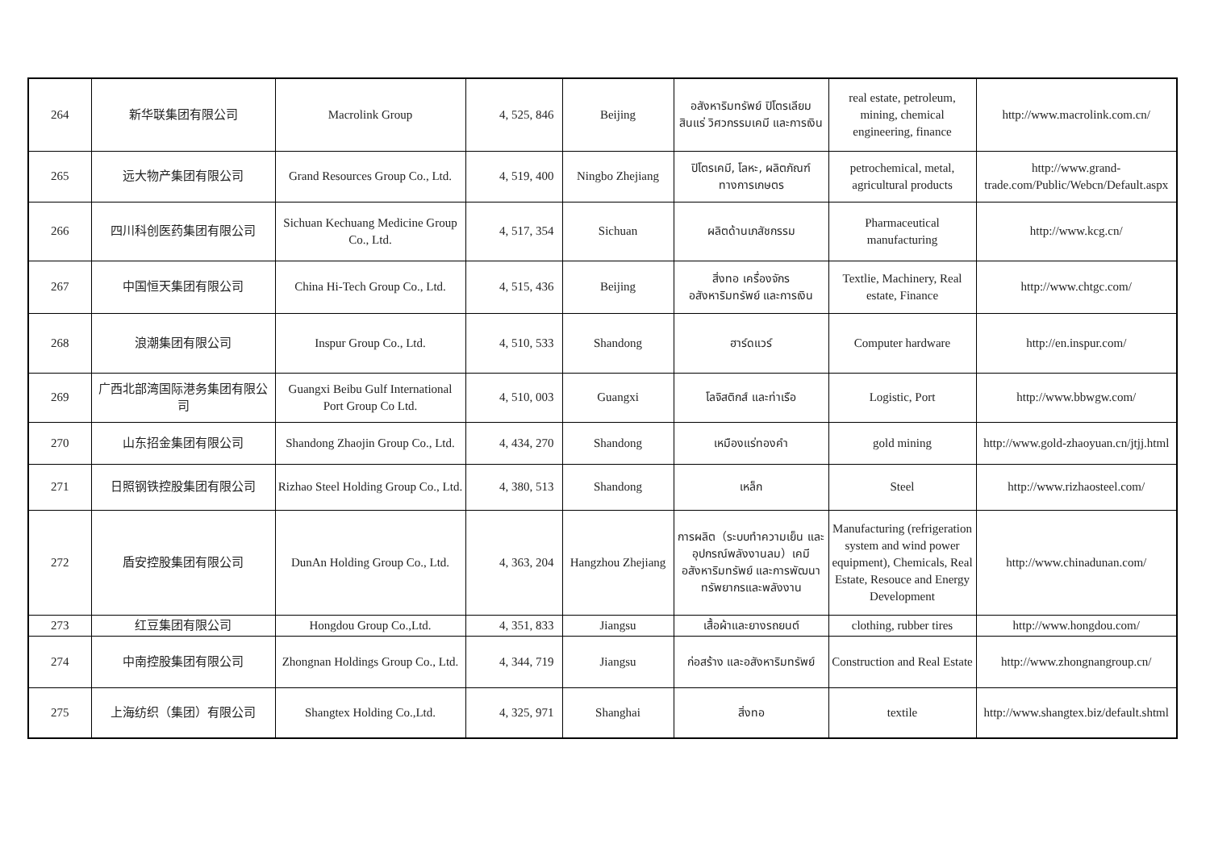| 264 | 新华联集团有限公司 | Macrolink Group | 4, 525, 846 | Beijing | อสังหาริมทรัพย์ ปิโตรเลียม สินแร่ วิศวกรรมเคมี และการเงิน | real estate, petroleum, mining, chemical engineering, finance | http://www.macrolink.com.cn/ |
| 265 | 远大物产集团有限公司 | Grand Resources Group Co., Ltd. | 4, 519, 400 | Ningbo Zhejiang | ปิโตรเคมี, โลหะ, ผลิตภัณฑ์ทางการเกษตร | petrochemical, metal, agricultural products | http://www.grand-trade.com/Public/Webcn/Default.aspx |
| 266 | 四川科创医药集团有限公司 | Sichuan Kechuang Medicine Group Co., Ltd. | 4, 517, 354 | Sichuan | ผลิตด้านเภสัชกรรม | Pharmaceutical manufacturing | http://www.kcg.cn/ |
| 267 | 中国恒天集团有限公司 | China Hi-Tech Group Co., Ltd. | 4, 515, 436 | Beijing | สิ่งทอ เครื่องจักร อสังหาริมทรัพย์ และการเงิน | Textlie, Machinery, Real estate, Finance | http://www.chtgc.com/ |
| 268 | 浪潮集团有限公司 | Inspur Group Co., Ltd. | 4, 510, 533 | Shandong | ฮาร์ดแวร์ | Computer hardware | http://en.inspur.com/ |
| 269 | 广西北部湾国际港务集团有限公司 | Guangxi Beibu Gulf International Port Group Co Ltd. | 4, 510, 003 | Guangxi | โลจิสติกส์ และท่าเรือ | Logistic, Port | http://www.bbwgw.com/ |
| 270 | 山东招金集团有限公司 | Shandong Zhaojin Group Co., Ltd. | 4, 434, 270 | Shandong | เหมืองแร่ทองคำ | gold mining | http://www.gold-zhaoyuan.cn/jtjj.html |
| 271 | 日照钢铁控股集团有限公司 | Rizhao Steel Holding Group Co., Ltd. | 4, 380, 513 | Shandong | เหล็ก | Steel | http://www.rizhaosteel.com/ |
| 272 | 盾安控股集团有限公司 | DunAn Holding Group Co., Ltd. | 4, 363, 204 | Hangzhou Zhejiang | การผลิต（ระบบทำความเย็น และอุปกรณ์พลังงานลม）เคมี อสังหาริมทรัพย์ และการพัฒนาทรัพยากรและพลังงาน | Manufacturing (refrigeration system and wind power equipment), Chemicals, Real Estate, Resouce and Energy Development | http://www.chinadunan.com/ |
| 273 | 红豆集团有限公司 | Hongdou Group Co.,Ltd. | 4, 351, 833 | Jiangsu | เสื้อผ้าและยางรถยนต์ | clothing, rubber tires | http://www.hongdou.com/ |
| 274 | 中南控股集团有限公司 | Zhongnan Holdings Group Co., Ltd. | 4, 344, 719 | Jiangsu | ก่อสร้าง และอสังหาริมทรัพย์ | Construction and Real Estate | http://www.zhongnangroup.cn/ |
| 275 | 上海纺织（集团）有限公司 | Shangtex Holding Co.,Ltd. | 4, 325, 971 | Shanghai | สิ่งทอ | textile | http://www.shangtex.biz/default.shtml |